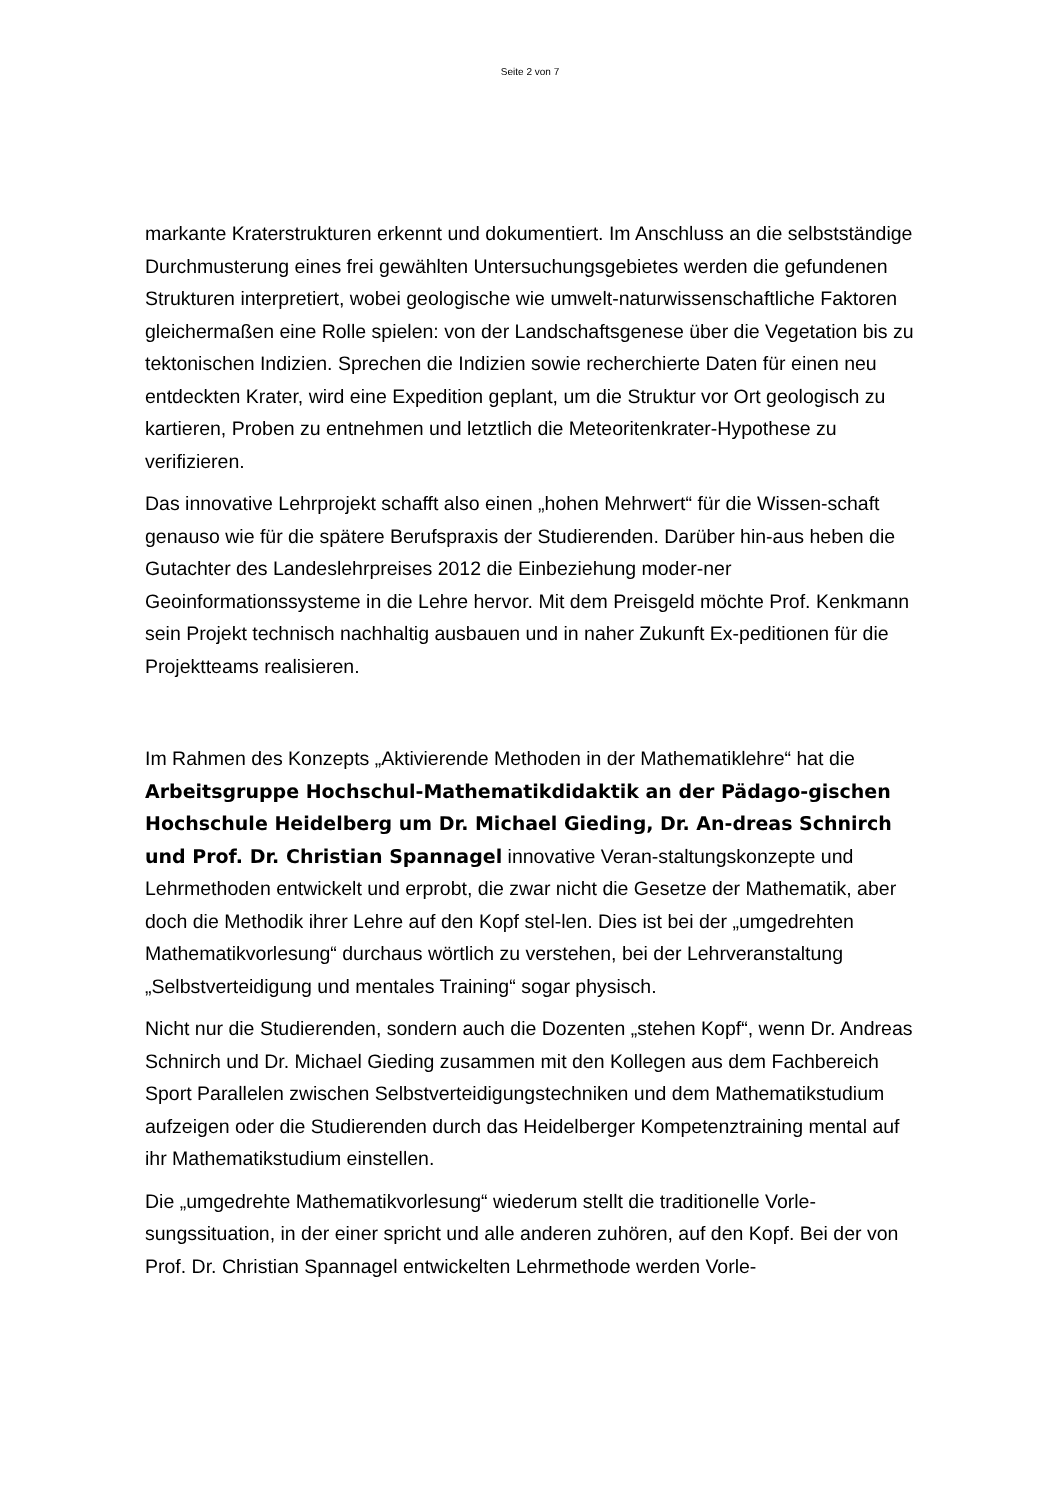Seite 2 von 7
markante Kraterstrukturen erkennt und dokumentiert. Im Anschluss an die selbstständige Durchmusterung eines frei gewählten Untersuchungsgebietes werden die gefundenen Strukturen interpretiert, wobei geologische wie umwelt-naturwissenschaftliche Faktoren gleichermaßen eine Rolle spielen: von der Landschaftsgenese über die Vegetation bis zu tektonischen Indizien. Sprechen die Indizien sowie recherchierte Daten für einen neu entdeckten Krater, wird eine Expedition geplant, um die Struktur vor Ort geologisch zu kartieren, Proben zu entnehmen und letztlich die Meteoritenkrater-Hypothese zu verifizieren.
Das innovative Lehrprojekt schafft also einen „hohen Mehrwert“ für die Wissen-schaft genauso wie für die spätere Berufspraxis der Studierenden. Darüber hin-aus heben die Gutachter des Landeslehrpreises 2012 die Einbeziehung moder-ner Geoinformationssysteme in die Lehre hervor. Mit dem Preisgeld möchte Prof. Kenkmann sein Projekt technisch nachhaltig ausbauen und in naher Zukunft Ex-peditionen für die Projektteams realisieren.
Im Rahmen des Konzepts „Aktivierende Methoden in der Mathematiklehre“ hat die Arbeitsgruppe Hochschul-Mathematikdidaktik an der Pädago-gischen Hochschule Heidelberg um Dr. Michael Gieding, Dr. An-dreas Schnirch und Prof. Dr. Christian Spannagel innovative Veran-staltungskonzepte und Lehrmethoden entwickelt und erprobt, die zwar nicht die Gesetze der Mathematik, aber doch die Methodik ihrer Lehre auf den Kopf stel-len. Dies ist bei der „umgedrehten Mathematikvorlesung“ durchaus wörtlich zu verstehen, bei der Lehrveranstaltung „Selbstverteidigung und mentales Training“ sogar physisch.
Nicht nur die Studierenden, sondern auch die Dozenten „stehen Kopf“, wenn Dr. Andreas Schnirch und Dr. Michael Gieding zusammen mit den Kollegen aus dem Fachbereich Sport Parallelen zwischen Selbstverteidigungstechniken und dem Mathematikstudium aufzeigen oder die Studierenden durch das Heidelberger Kompetenztraining mental auf ihr Mathematikstudium einstellen.
Die „umgedrehte Mathematikvorlesung“ wiederum stellt die traditionelle Vorle-sungssituation, in der einer spricht und alle anderen zuhören, auf den Kopf. Bei der von Prof. Dr. Christian Spannagel entwickelten Lehrmethode werden Vorle-